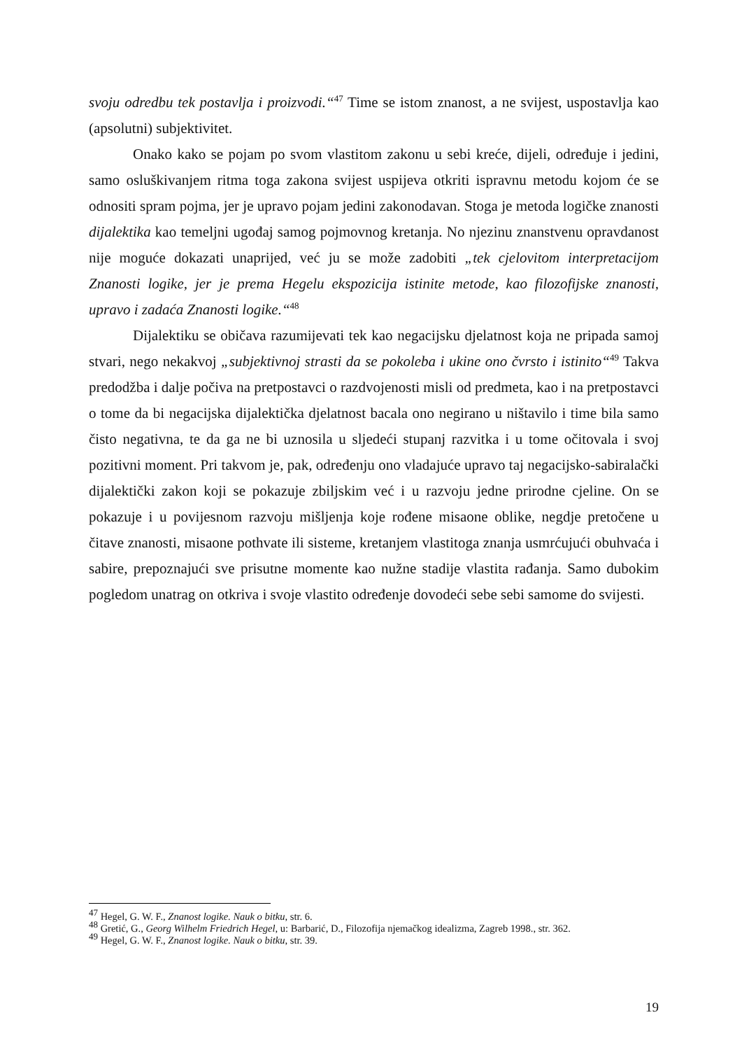svoju odredbu tek postavlja i proizvodi.“<sup>47</sup> Time se istom znanost, a ne svijest, uspostavlja kao (apsolutni) subjektivitet.
Onako kako se pojam po svom vlastitom zakonu u sebi kreće, dijeli, određuje i jedini, samo osluškivanjem ritma toga zakona svijest uspijeva otkriti ispravnu metodu kojom će se odnositi spram pojma, jer je upravo pojam jedini zakonodavan. Stoga je metoda logičke znanosti dijalektika kao temeljni ugođaj samog pojmovnog kretanja. No njezinu znanstvenu opravdanost nije moguće dokazati unaprijed, već ju se može zadobiti „tek cjelovitom interpretacijom Znanosti logike, jer je prema Hegelu ekspozicija istinite metode, kao filozofijske znanosti, upravo i zadaća Znanosti logike.“<sup>48</sup>
Dijalektiku se običava razumijevati tek kao negacijsku djelatnost koja ne pripada samoj stvari, nego nekakvoj „subjektivnoj strasti da se pokoleba i ukine ono čvrsto i istinito“<sup>49</sup> Takva predodžba i dalje počiva na pretpostavci o razdvojenosti misli od predmeta, kao i na pretpostavci o tome da bi negacijska dijalektička djelatnost bacala ono negirano u ništavilo i time bila samo čisto negativna, te da ga ne bi uznosila u sljedeći stupanj razvitka i u tome očitovala i svoj pozitivni moment. Pri takvom je, pak, određenju ono vladajuće upravo taj negacijsko-sabiralački dijalektički zakon koji se pokazuje zbiljskim već i u razvoju jedne prirodne cjeline. On se pokazuje i u povijesnom razvoju mišljenja koje rođene misaone oblike, negdje pretočene u čitave znanosti, misaone pothvate ili sisteme, kretanjem vlastitoga znanja usmrćujući obuhvaća i sabire, prepoznajući sve prisutne momente kao nužne stadije vlastita rađanja. Samo dubokim pogledom unatrag on otkriva i svoje vlastito određenje dovodeći sebe sebi samome do svijesti.
<sup>47</sup> Hegel, G. W. F., Znanost logike. Nauk o bitku, str. 6.
<sup>48</sup> Gretić, G., Georg Wilhelm Friedrich Hegel, u: Barbarić, D., Filozofija njemačkog idealizma, Zagreb 1998., str. 362.
<sup>49</sup> Hegel, G. W. F., Znanost logike. Nauk o bitku, str. 39.
19